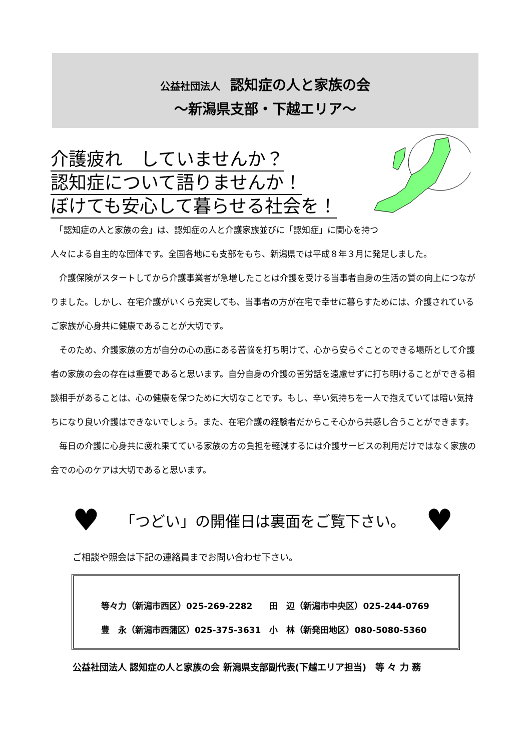公益社団法人　認知症の人と家族の会
～新潟県支部・下越エリア～
介護疲れ　していませんか？
認知症について語りませんか！
ぼけても安心して暮らせる社会を！
　「認知症の人と家族の会」は、認知症の人と介護家族並びに「認知症」に関心を持つ
人々による自主的な団体です。全国各地にも支部をもち、新潟県では平成８年３月に発足しました。
　介護保険がスタートしてから介護事業者が急増したことは介護を受ける当事者自身の生活の質の向上につながりました。しかし、在宅介護がいくら充実しても、当事者の方が在宅で幸せに暮らすためには、介護されているご家族が心身共に健康であることが大切です。
　そのため、介護家族の方が自分の心の底にある苦悩を打ち明けて、心から安らぐことのできる場所として介護者の家族の会の存在は重要であると思います。自分自身の介護の苦労話を遠慮せずに打ち明けることができる相談相手があることは、心の健康を保つために大切なことです。もし、辛い気持ちを一人で抱えていては暗い気持ちになり良い介護はできないでしょう。また、在宅介護の経験者だからこそ心から共感し合うことができます。
　毎日の介護に心身共に疲れ果てている家族の方の負担を軽減するには介護サービスの利用だけではなく家族の会での心のケアは大切であると思います。
♥ 「つどい」の開催日は裏面をご覧下さい。 ♥
ご相談や照会は下記の連絡員までお問い合わせ下さい。
等々力（新潟市西区）025-269-2282　　田　辺（新潟市中央区）025-244-0769
豊　永（新潟市西蒲区）025-375-3631　小　林（新発田地区）080-5080-5360
公益社団法人 認知症の人と家族の会 新潟県支部副代表(下越エリア担当)　等 々 力 務